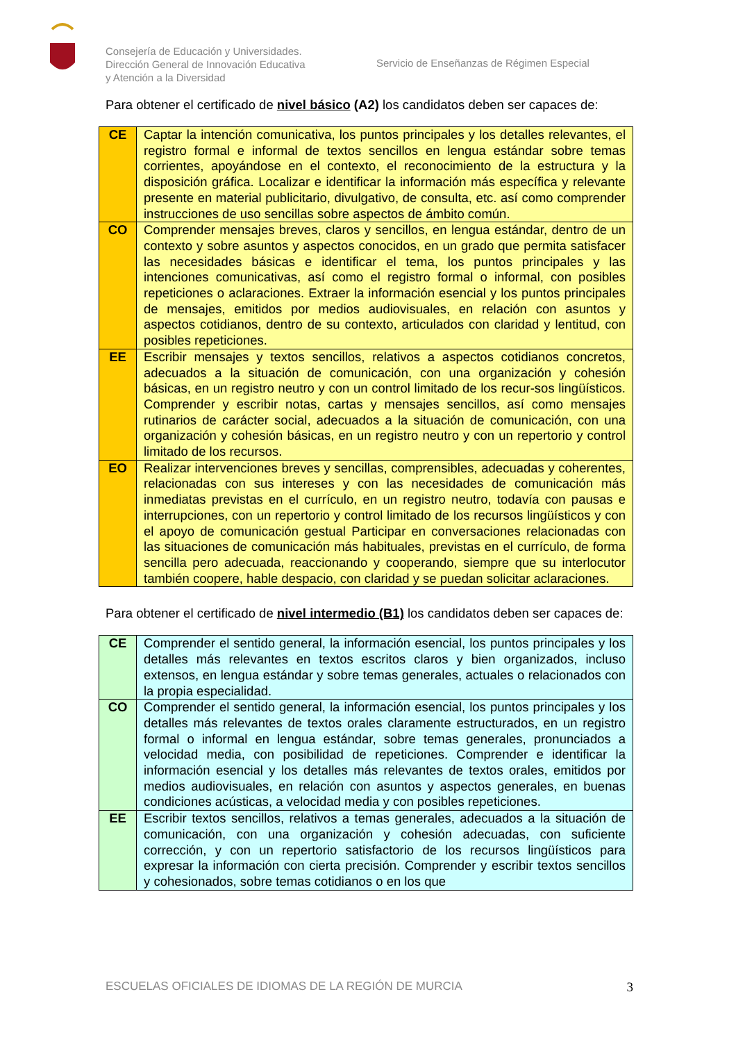Consejería de Educación y Universidades.
Dirección General de Innovación Educativa
y Atención a la Diversidad
Servicio de Enseñanzas de Régimen Especial
Para obtener el certificado de nivel básico (A2) los candidatos deben ser capaces de:
| CE | Captar la intención comunicativa, los puntos principales y los detalles relevantes, el registro formal e informal de textos sencillos en lengua estándar sobre temas corrientes, apoyándose en el contexto, el reconocimiento de la estructura y la disposición gráfica. Localizar e identificar la información más específica y relevante presente en material publicitario, divulgativo, de consulta, etc. así como comprender instrucciones de uso sencillas sobre aspectos de ámbito común. |
| CO | Comprender mensajes breves, claros y sencillos, en lengua estándar, dentro de un contexto y sobre asuntos y aspectos conocidos, en un grado que permita satisfacer las necesidades básicas e identificar el tema, los puntos principales y las intenciones comunicativas, así como el registro formal o informal, con posibles repeticiones o aclaraciones. Extraer la información esencial y los puntos principales de mensajes, emitidos por medios audiovisuales, en relación con asuntos y aspectos cotidianos, dentro de su contexto, articulados con claridad y lentitud, con posibles repeticiones. |
| EE | Escribir mensajes y textos sencillos, relativos a aspectos cotidianos concretos, adecuados a la situación de comunicación, con una organización y cohesión básicas, en un registro neutro y con un control limitado de los recur-sos lingüísticos. Comprender y escribir notas, cartas y mensajes sencillos, así como mensajes rutinarios de carácter social, adecuados a la situación de comunicación, con una organización y cohesión básicas, en un registro neutro y con un repertorio y control limitado de los recursos. |
| EO | Realizar intervenciones breves y sencillas, comprensibles, adecuadas y coherentes, relacionadas con sus intereses y con las necesidades de comunicación más inmediatas previstas en el currículo, en un registro neutro, todavía con pausas e interrupciones, con un repertorio y control limitado de los recursos lingüísticos y con el apoyo de comunicación gestual Participar en conversaciones relacionadas con las situaciones de comunicación más habituales, previstas en el currículo, de forma sencilla pero adecuada, reaccionando y cooperando, siempre que su interlocutor también coopere, hable despacio, con claridad y se puedan solicitar aclaraciones. |
Para obtener el certificado de nivel intermedio (B1) los candidatos deben ser capaces de:
| CE | Comprender el sentido general, la información esencial, los puntos principales y los detalles más relevantes en textos escritos claros y bien organizados, incluso extensos, en lengua estándar y sobre temas generales, actuales o relacionados con la propia especialidad. |
| CO | Comprender el sentido general, la información esencial, los puntos principales y los detalles más relevantes de textos orales claramente estructurados, en un registro formal o informal en lengua estándar, sobre temas generales, pronunciados a velocidad media, con posibilidad de repeticiones. Comprender e identificar la información esencial y los detalles más relevantes de textos orales, emitidos por medios audiovisuales, en relación con asuntos y aspectos generales, en buenas condiciones acústicas, a velocidad media y con posibles repeticiones. |
| EE | Escribir textos sencillos, relativos a temas generales, adecuados a la situación de comunicación, con una organización y cohesión adecuadas, con suficiente corrección, y con un repertorio satisfactorio de los recursos lingüísticos para expresar la información con cierta precisión. Comprender y escribir textos sencillos y cohesionados, sobre temas cotidianos o en los que |
ESCUELAS OFICIALES DE IDIOMAS DE LA REGIÓN DE MURCIA 3